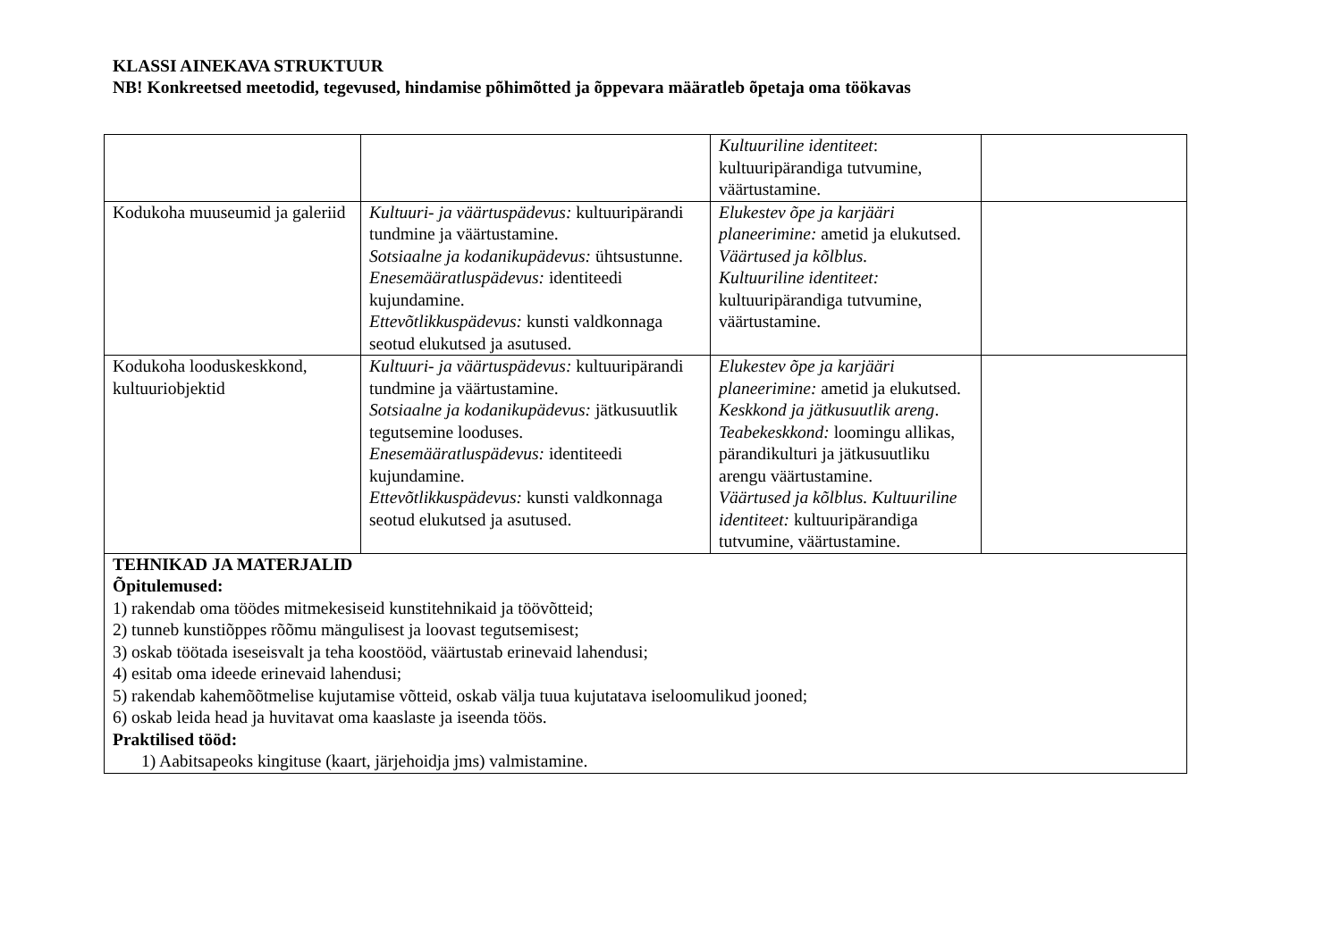KLASSI AINEKAVA STRUKTUUR
NB! Konkreetsed meetodid, tegevused, hindamise põhimõtted ja õppevara määratleb õpetaja oma töökavas
| | | Kultuuriline identiteet : kultuuripärandiga tutvumine, väärtustamine. | |
| Kodukoha muuseumid ja galeriid | Kultuuri- ja väärtuspädevus: kultuuripärandi tundmine ja väärtustamine. Sotsiaalne ja kodanikupädevus: ühtsustunne. Enesemääratluspädevus: identiteedi kujundamine. Ettevõtlikkuspädevus: kunsti valdkonnaga seotud elukutsed ja asutused. | Elukestev õpe ja karjääri planeerimine: ametid ja elukutsed. Väärtused ja kõlblus. Kultuuriline identiteet: kultuuripärandiga tutvumine, väärtustamine. | |
| Kodukoha looduskeskkond, kultuuriobjektid | Kultuuri- ja väärtuspädevus: kultuuripärandi tundmine ja väärtustamine. Sotsiaalne ja kodanikupädevus: jätkusuutlik tegutsemine looduses. Enesemääratluspädevus: identiteedi kujundamine. Ettevõtlikkuspädevus: kunsti valdkonnaga seotud elukutsed ja asutused. | Elukestev õpe ja karjääri planeerimine: ametid ja elukutsed. Keskkond ja jätkusuutlik areng . Teabekeskkond: loomingu allikas, pärandikulturi ja jätkusuutliku arengu väärtustamine. Väärtused ja kõlblus. Kultuuriline identiteet: kultuuripärandiga tutvumine, väärtustamine. | |
| TEHNIKAD JA MATERJALID Õpitulemused: 1) rakendab oma töödes mitmekesiseid kunstitehnikaid ja töövõtteid; 2) tunneb kunstiõppes rõõmu mängulisest ja loovast tegutsemisest; 3) oskab töötada iseseisvalt ja teha koostööd, väärtustab erinevaid lahendusi; 4) esitab oma ideede erinevaid lahendusi; 5) rakendab kahemõõtmelise kujutamise võtteid, oskab välja tuua kujutatava iseloomulikud jooned; 6) oskab leida head ja huvitavat oma kaaslaste ja iseenda töös. Praktilised tööd: 1) Aabitsapeoks kingituse (kaart, järjehoidja jms) valmistamine. | | | |